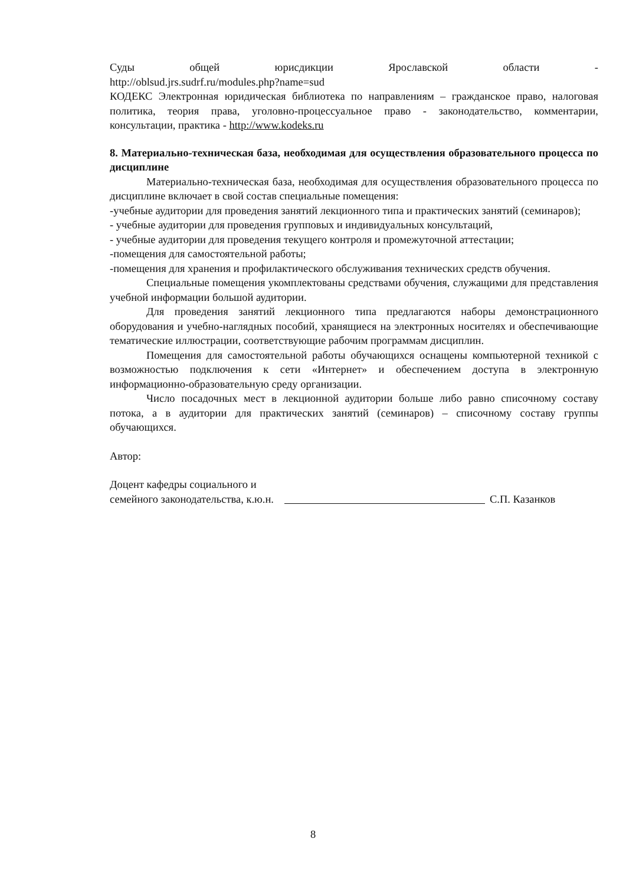Суды общей юрисдикции Ярославской области -
http://oblsud.jrs.sudrf.ru/modules.php?name=sud
КОДЕКС Электронная юридическая библиотека по направлениям – гражданское право, налоговая политика, теория права, уголовно-процессуальное право - законодательство, комментарии, консультации, практика - http://www.kodeks.ru
8. Материально-техническая база, необходимая для осуществления образовательного процесса по дисциплине
Материально-техническая база, необходимая для осуществления образовательного процесса по дисциплине включает в свой состав специальные помещения:
-учебные аудитории для проведения занятий лекционного типа и практических занятий (семинаров);
- учебные аудитории для проведения групповых и индивидуальных консультаций,
- учебные аудитории для проведения текущего контроля и промежуточной аттестации;
-помещения для самостоятельной работы;
-помещения для хранения и профилактического обслуживания технических средств обучения.
Специальные помещения укомплектованы средствами обучения, служащими для представления учебной информации большой аудитории.
Для проведения занятий лекционного типа предлагаются наборы демонстрационного оборудования и учебно-наглядных пособий, хранящиеся на электронных носителях и обеспечивающие тематические иллюстрации, соответствующие рабочим программам дисциплин.
Помещения для самостоятельной работы обучающихся оснащены компьютерной техникой с возможностью подключения к сети «Интернет» и обеспечением доступа в электронную информационно-образовательную среду организации.
Число посадочных мест в лекционной аудитории больше либо равно списочному составу потока, а в аудитории для практических занятий (семинаров) – списочному составу группы обучающихся.
Автор:
Доцент кафедры социального и
семейного законодательства, к.ю.н.
С.П. Казанков
8